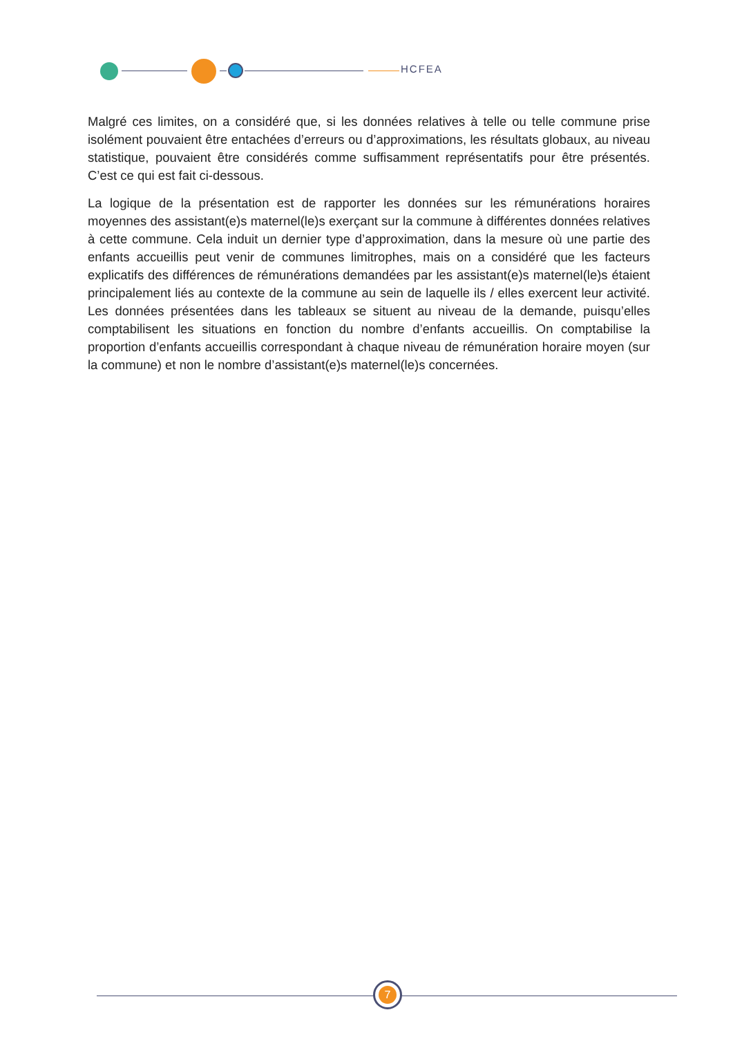HCFEA
Malgré ces limites, on a considéré que, si les données relatives à telle ou telle commune prise isolément pouvaient être entachées d’erreurs ou d’approximations, les résultats globaux, au niveau statistique, pouvaient être considérés comme suffisamment représentatifs pour être présentés. C’est ce qui est fait ci-dessous.
La logique de la présentation est de rapporter les données sur les rémunérations horaires moyennes des assistant(e)s maternel(le)s exerçant sur la commune à différentes données relatives à cette commune. Cela induit un dernier type d’approximation, dans la mesure où une partie des enfants accueillis peut venir de communes limitrophes, mais on a considéré que les facteurs explicatifs des différences de rémunérations demandées par les assistant(e)s maternel(le)s étaient principalement liés au contexte de la commune au sein de laquelle ils / elles exercent leur activité. Les données présentées dans les tableaux se situent au niveau de la demande, puisqu’elles comptabilisent les situations en fonction du nombre d’enfants accueillis. On comptabilise la proportion d’enfants accueillis correspondant à chaque niveau de rémunération horaire moyen (sur la commune) et non le nombre d’assistant(e)s maternel(le)s concernées.
7